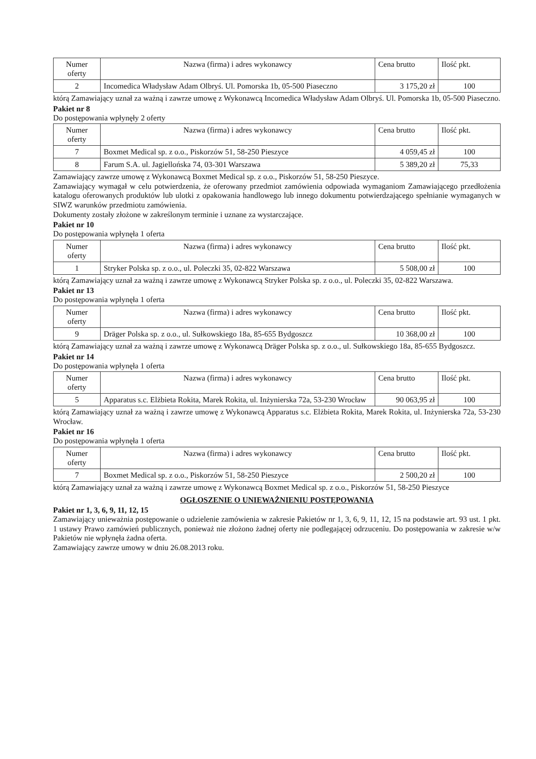| Numer oferty | Nazwa (firma) i adres wykonawcy | Cena brutto | Ilość pkt. |
| 2 | Incomedica Władysław Adam Olbryś. Ul. Pomorska 1b, 05-500 Piaseczno | 3 175,20 zł | 100 |
którą Zamawiający uznał za ważną i zawrze umowę z Wykonawcą Incomedica Władysław Adam Olbryś. Ul. Pomorska 1b, 05-500 Piaseczno.
Pakiet nr 8
Do postępowania wpłynęły 2 oferty
| Numer oferty | Nazwa (firma) i adres wykonawcy | Cena brutto | Ilość pkt. |
| 7 | Boxmet Medical sp. z o.o., Piskorzów 51, 58-250 Pieszyce | 4 059,45 zł | 100 |
| 8 | Farum S.A. ul. Jagiellońska 74, 03-301 Warszawa | 5 389,20 zł | 75,33 |
Zamawiający zawrze umowę z Wykonawcą Boxmet Medical sp. z o.o., Piskorzów 51, 58-250 Pieszyce.
Zamawiający wymagał w celu potwierdzenia, że oferowany przedmiot zamówienia odpowiada wymaganiom Zamawiającego przedłożenia katalogu oferowanych produktów lub ulotki z opakowania handlowego lub innego dokumentu potwierdzającego spełnianie wymaganych w SIWZ warunków przedmiotu zamówienia.
Dokumenty zostały złożone w zakreślonym terminie i uznane za wystarczające.
Pakiet nr 10
Do postępowania wpłynęła 1 oferta
| Numer oferty | Nazwa (firma) i adres wykonawcy | Cena brutto | Ilość pkt. |
| 1 | Stryker Polska sp. z o.o., ul. Poleczki 35, 02-822 Warszawa | 5 508,00 zł | 100 |
którą Zamawiający uznał za ważną i zawrze umowę z Wykonawcą Stryker Polska sp. z o.o., ul. Poleczki 35, 02-822 Warszawa.
Pakiet nr 13
Do postępowania wpłynęła 1 oferta
| Numer oferty | Nazwa (firma) i adres wykonawcy | Cena brutto | Ilość pkt. |
| 9 | Dräger Polska sp. z o.o., ul. Sułkowskiego 18a, 85-655 Bydgoszcz | 10 368,00 zł | 100 |
którą Zamawiający uznał za ważną i zawrze umowę z Wykonawcą Dräger Polska sp. z o.o., ul. Sułkowskiego 18a, 85-655 Bydgoszcz.
Pakiet nr 14
Do postępowania wpłynęła 1 oferta
| Numer oferty | Nazwa (firma) i adres wykonawcy | Cena brutto | Ilość pkt. |
| 5 | Apparatus s.c. Elżbieta Rokita, Marek Rokita, ul. Inżynierska 72a, 53-230 Wrocław | 90 063,95 zł | 100 |
którą Zamawiający uznał za ważną i zawrze umowę z Wykonawcą Apparatus s.c. Elżbieta Rokita, Marek Rokita, ul. Inżynierska 72a, 53-230 Wrocław.
Pakiet nr 16
Do postępowania wpłynęła 1 oferta
| Numer oferty | Nazwa (firma) i adres wykonawcy | Cena brutto | Ilość pkt. |
| 7 | Boxmet Medical sp. z o.o., Piskorzów 51, 58-250 Pieszyce | 2 500,20 zł | 100 |
którą Zamawiający uznał za ważną i zawrze umowę z Wykonawcą Boxmet Medical sp. z o.o., Piskorzów 51, 58-250 Pieszyce
OGŁOSZENIE O UNIEWAŻNIENIU POSTĘPOWANIA
Pakiet nr 1, 3, 6, 9, 11, 12, 15
Zamawiający unieważnia postępowanie o udzielenie zamówienia w zakresie Pakietów nr 1, 3, 6, 9, 11, 12, 15 na podstawie art. 93 ust. 1 pkt. 1 ustawy Prawo zamówień publicznych, ponieważ nie złożono żadnej oferty nie podlegającej odrzuceniu. Do postępowania w zakresie w/w Pakietów nie wpłynęła żadna oferta.
Zamawiający zawrze umowy w dniu 26.08.2013 roku.